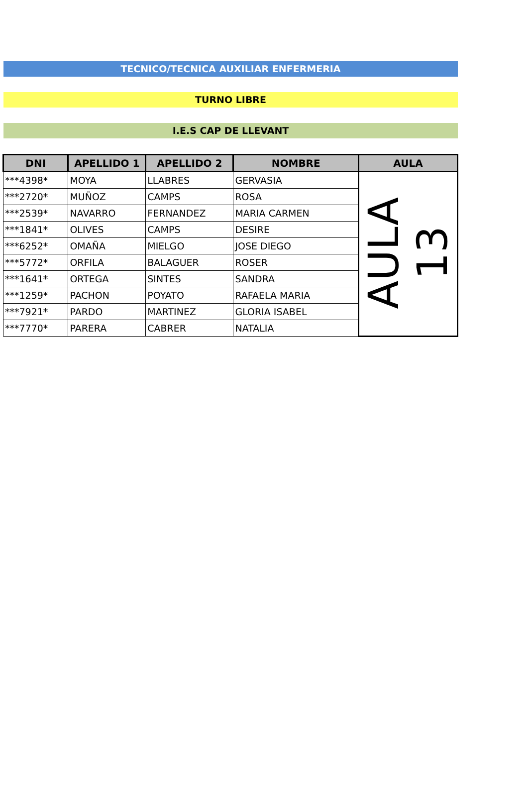TECNICO/TECNICA AUXILIAR ENFERMERIA
TURNO LIBRE
I.E.S CAP DE LLEVANT
| DNI | APELLIDO 1 | APELLIDO 2 | NOMBRE | AULA |
| --- | --- | --- | --- | --- |
| ***4398* | MOYA | LLABRES | GERVASIA | AULA 13 |
| ***2720* | MUÑOZ | CAMPS | ROSA | |
| ***2539* | NAVARRO | FERNANDEZ | MARIA CARMEN | |
| ***1841* | OLIVES | CAMPS | DESIRE | |
| ***6252* | OMAÑA | MIELGO | JOSE DIEGO | |
| ***5772* | ORFILA | BALAGUER | ROSER | |
| ***1641* | ORTEGA | SINTES | SANDRA | |
| ***1259* | PACHON | POYATO | RAFAELA MARIA | |
| ***7921* | PARDO | MARTINEZ | GLORIA ISABEL | |
| ***7770* | PARERA | CABRER | NATALIA | |